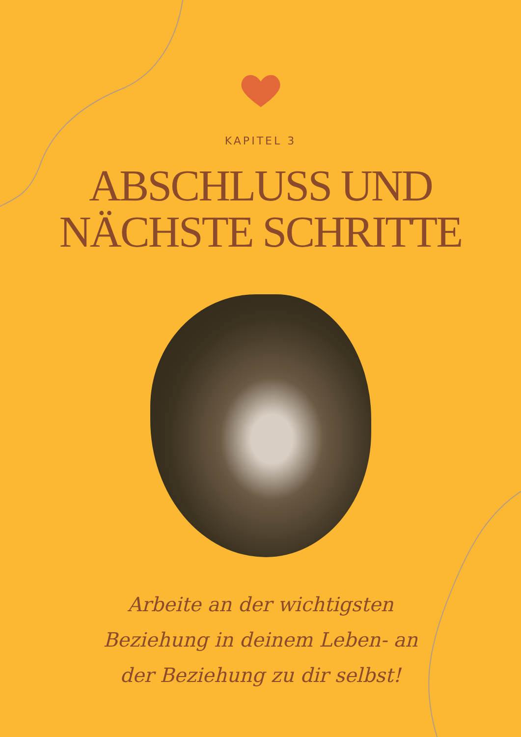KAPITEL 3
ABSCHLUSS UND
NÄCHSTE SCHRITTE
Arbeite an der wichtigsten Beziehung in deinem Leben- an der Beziehung zu dir selbst!